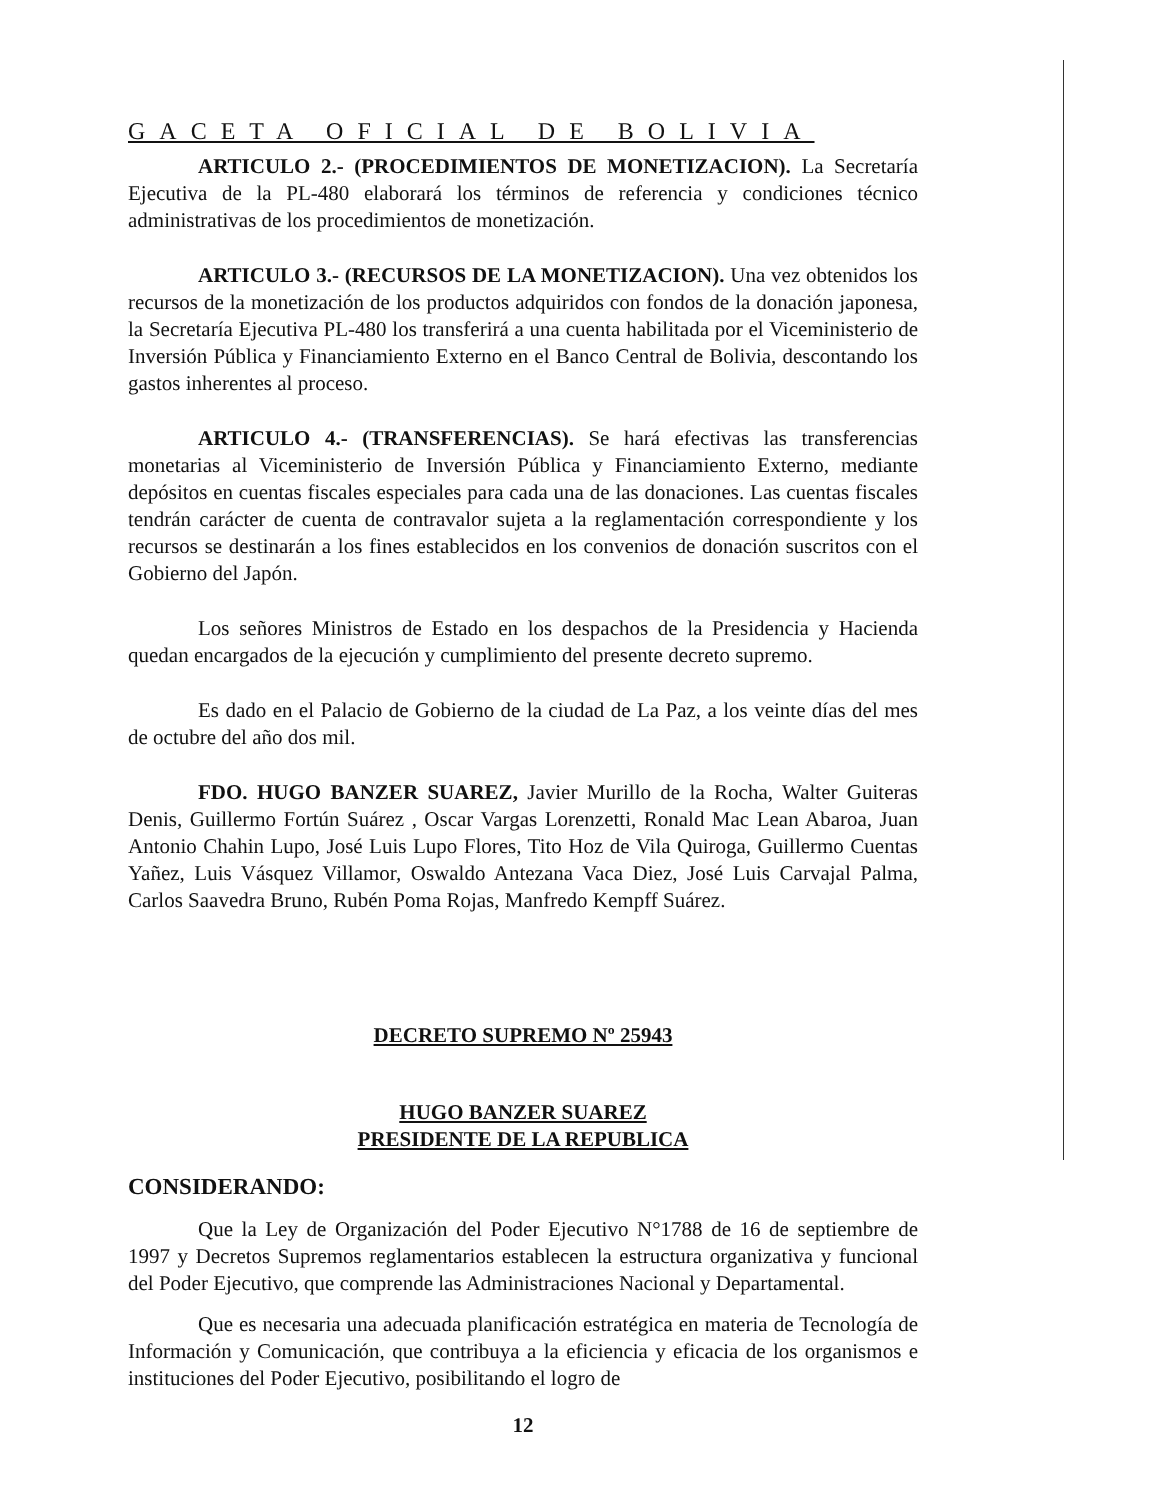GACETA OFICIAL DE BOLIVIA
ARTICULO 2.- (PROCEDIMIENTOS DE MONETIZACION). La Secretaría Ejecutiva de la PL-480 elaborará los términos de referencia y condiciones técnico administrativas de los procedimientos de monetización.
ARTICULO 3.- (RECURSOS DE LA MONETIZACION). Una vez obtenidos los recursos de la monetización de los productos adquiridos con fondos de la donación japonesa, la Secretaría Ejecutiva PL-480 los transferirá a una cuenta habilitada por el Viceministerio de Inversión Pública y Financiamiento Externo en el Banco Central de Bolivia, descontando los gastos inherentes al proceso.
ARTICULO 4.- (TRANSFERENCIAS). Se hará efectivas las transferencias monetarias al Viceministerio de Inversión Pública y Financiamiento Externo, mediante depósitos en cuentas fiscales especiales para cada una de las donaciones. Las cuentas fiscales tendrán carácter de cuenta de contravalor sujeta a la reglamentación correspondiente y los recursos se destinarán a los fines establecidos en los convenios de donación suscritos con el Gobierno del Japón.
Los señores Ministros de Estado en los despachos de la Presidencia y Hacienda quedan encargados de la ejecución y cumplimiento del presente decreto supremo.
Es dado en el Palacio de Gobierno de la ciudad de La Paz, a los veinte días del mes de octubre del año dos mil.
FDO. HUGO BANZER SUAREZ, Javier Murillo de la Rocha, Walter Guiteras Denis, Guillermo Fortún Suárez , Oscar Vargas Lorenzetti, Ronald Mac Lean Abaroa, Juan Antonio Chahin Lupo, José Luis Lupo Flores, Tito Hoz de Vila Quiroga, Guillermo Cuentas Yañez, Luis Vásquez Villamor, Oswaldo Antezana Vaca Diez, José Luis Carvajal Palma, Carlos Saavedra Bruno, Rubén Poma Rojas, Manfredo Kempff Suárez.
DECRETO SUPREMO Nº 25943
HUGO BANZER SUAREZ
PRESIDENTE DE LA REPUBLICA
CONSIDERANDO:
Que la Ley de Organización del Poder Ejecutivo N°1788 de 16 de septiembre de 1997 y Decretos Supremos reglamentarios establecen la estructura organizativa y funcional del Poder Ejecutivo, que comprende las Administraciones Nacional y Departamental.
Que es necesaria una adecuada planificación estratégica en materia de Tecnología de Información y Comunicación, que contribuya a la eficiencia y eficacia de los organismos e instituciones del Poder Ejecutivo, posibilitando el logro de
12